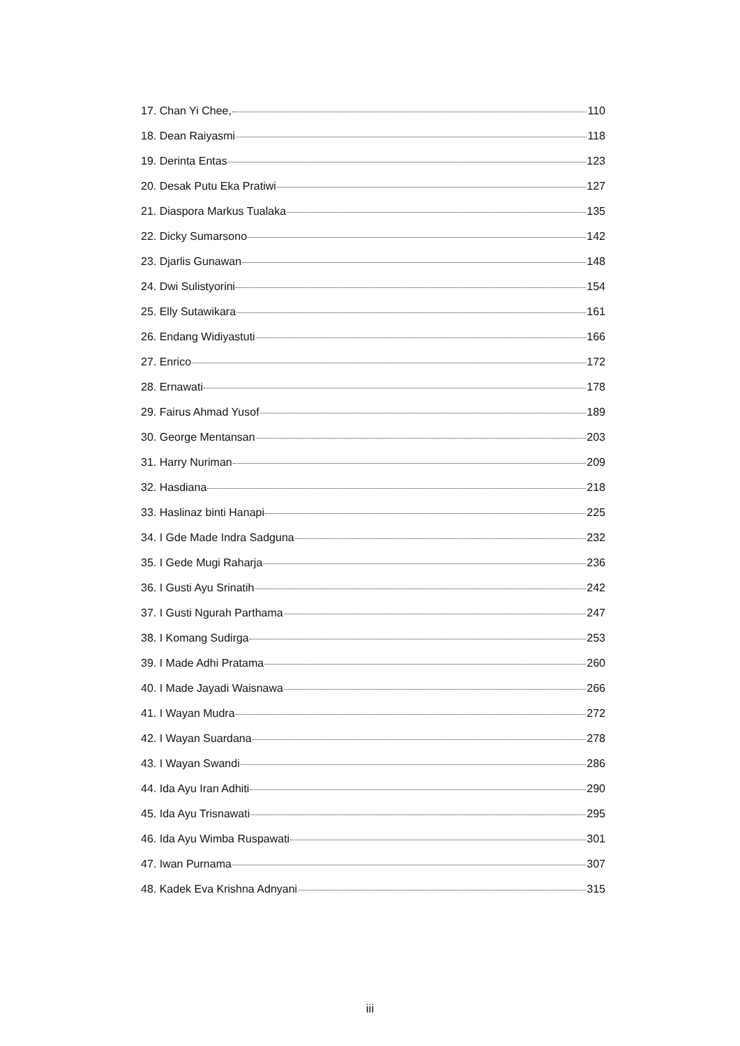17. Chan Yi Chee, 110
18. Dean Raiyasmi 118
19. Derinta Entas 123
20. Desak Putu Eka Pratiwi 127
21. Diaspora Markus Tualaka 135
22. Dicky Sumarsono 142
23. Djarlis Gunawan 148
24. Dwi Sulistyorini 154
25. Elly Sutawikara 161
26. Endang Widiyastuti 166
27. Enrico 172
28. Ernawati 178
29. Fairus Ahmad Yusof 189
30. George Mentansan 203
31. Harry Nuriman 209
32. Hasdiana 218
33. Haslinaz binti Hanapi 225
34. I Gde Made Indra Sadguna 232
35. I Gede Mugi Raharja 236
36. I Gusti Ayu Srinatih 242
37. I Gusti Ngurah Parthama 247
38. I Komang Sudirga 253
39. I Made Adhi Pratama 260
40. I Made Jayadi Waisnawa 266
41. I Wayan Mudra 272
42. I Wayan Suardana 278
43. I Wayan Swandi 286
44. Ida Ayu Iran Adhiti 290
45. Ida Ayu Trisnawati 295
46. Ida Ayu Wimba Ruspawati 301
47. Iwan Purnama 307
48. Kadek Eva Krishna Adnyani 315
iii